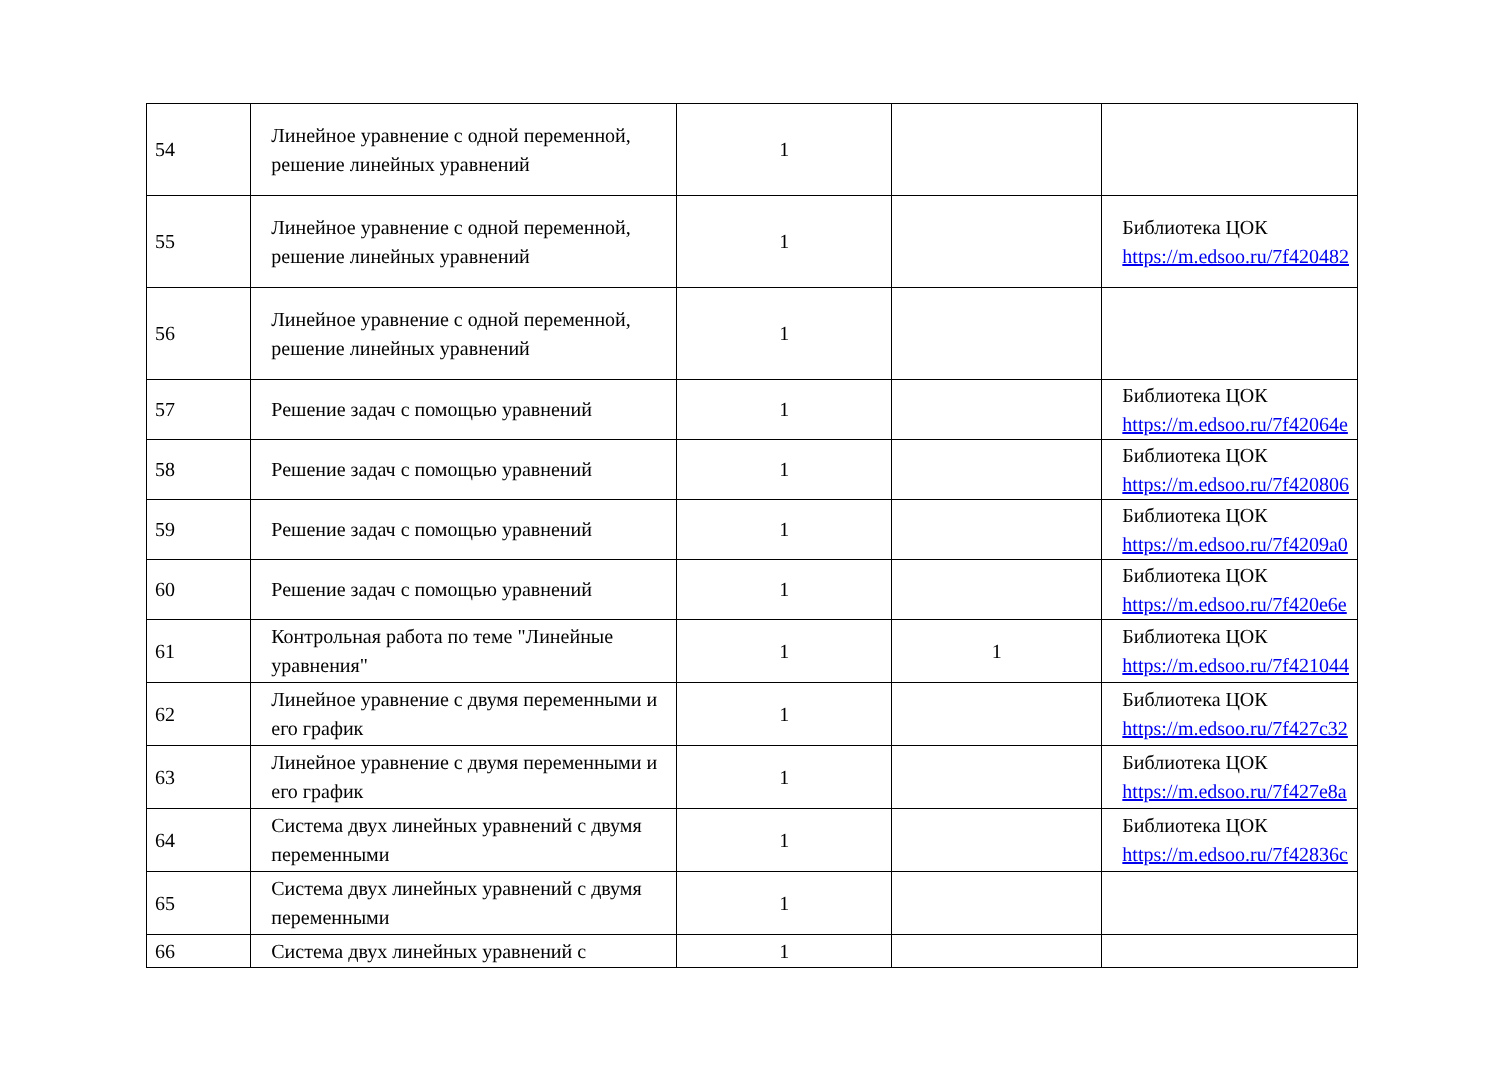| 54 | Линейное уравнение с одной переменной, решение линейных уравнений | 1 | | |
| 55 | Линейное уравнение с одной переменной, решение линейных уравнений | 1 | | Библиотека ЦОК https://m.edsoo.ru/7f420482 |
| 56 | Линейное уравнение с одной переменной, решение линейных уравнений | 1 | | |
| 57 | Решение задач с помощью уравнений | 1 | | Библиотека ЦОК https://m.edsoo.ru/7f42064e |
| 58 | Решение задач с помощью уравнений | 1 | | Библиотека ЦОК https://m.edsoo.ru/7f420806 |
| 59 | Решение задач с помощью уравнений | 1 | | Библиотека ЦОК https://m.edsoo.ru/7f4209a0 |
| 60 | Решение задач с помощью уравнений | 1 | | Библиотека ЦОК https://m.edsoo.ru/7f420e6e |
| 61 | Контрольная работа по теме "Линейные уравнения" | 1 | 1 | Библиотека ЦОК https://m.edsoo.ru/7f421044 |
| 62 | Линейное уравнение с двумя переменными и его график | 1 | | Библиотека ЦОК https://m.edsoo.ru/7f427c32 |
| 63 | Линейное уравнение с двумя переменными и его график | 1 | | Библиотека ЦОК https://m.edsoo.ru/7f427e8a |
| 64 | Система двух линейных уравнений с двумя переменными | 1 | | Библиотека ЦОК https://m.edsoo.ru/7f42836c |
| 65 | Система двух линейных уравнений с двумя переменными | 1 | | |
| 66 | Система двух линейных уравнений с | 1 | | |